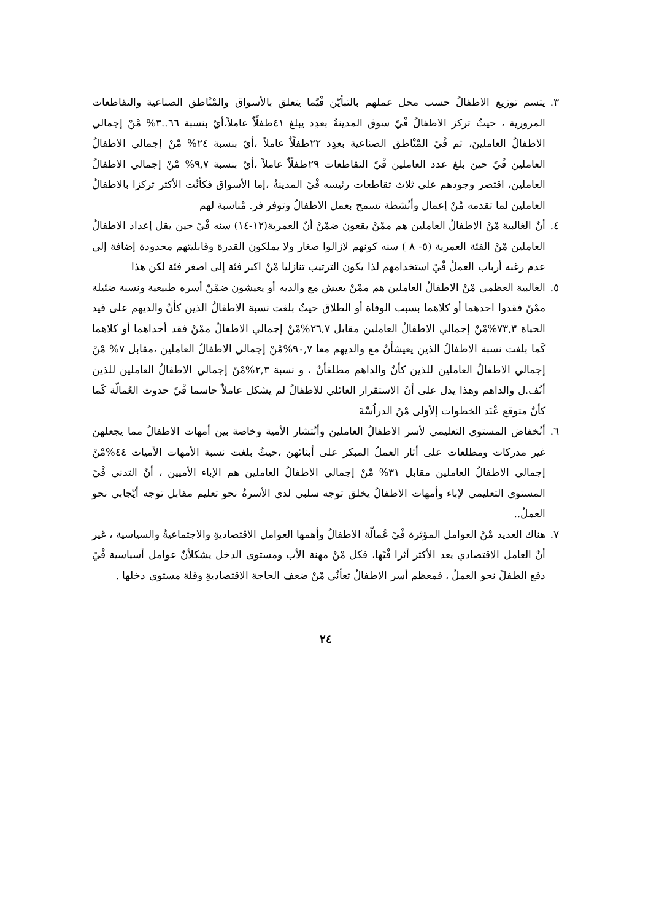٣. يتسم توزيع الاطفالُ حسب محل عملهم بالتبأيّن فْيًما يتعلق بالأسواق والمْنْاطق الصناعية والتقاطعات المرورية ، حيثُ تركز الاطفالُ فْيً سوق المدينةُ بعدِد يبلغ ٤١طفلًاٌ عاملاً،أيّ بنسبة ٦٦..٣% مْنْ إجمالي الاطفالُ العاملينَ، ثم فْيً المْنْاطق الصناعية بعدِد ٢٢طفلًاٌ عاملاً ،أيّ بنسبة ٢٤% مْنْ إجمالي الاطفالُ العاملين فْيً حين بلغ عدد العاملين فْيً التقاطعات ٢٩طفلًاٌ عاملاً ،أيّ بنسبة ٩,٧% مْنْ إجمالي الاطفالُ العاملين، اقتصر وجودهم على ثلاث تقاطعات رئيسه فْيً المدينةُ ،إما الأسواق فكأنُت الأكثر تركزا بالاطفالُ العاملين لما تقدمه مْنْ إعمال وأنُشطة تسمح بعمل الاطفالُ وتوفر فر. مْناسبة لهم
٤. أنٌ الغالبية مْنْ الاطفالُ العاملين هم ممْنْ يقعون ضمْنْ أنٌ العمرية(١٢-١٤) سنه فْيً حين يقل إعداد الاطفالُ العاملين مْنْ الفئة العمرية (٥- ٨ ) سنه كونهم لازالوا صغار ولا يملكون القدرة وقابليتهم محدودة إضافة إلى عدم رغبه أرباب العملُ فْيً استخدامهم لذا يكون الترتيب تنازليا مْنْ اكبر فئة إلى اصغر فئة لكن هذا
٥. الغالبية العظمى مْنْ الاطفالُ العاملين هم ممْنْ يعيش مع والديه أو يعيشون ضمْنْ أسره طبيعية ونسبة ضئيلة ممْنْ فقدوا احدهما أو كلاهما بسبب الوفاة أو الطلاق حيثُ بلغت نسبة الاطفالُ الذين كأنٌ والديهم على قيد الحياة ٧٣,٣%مْنْ إجمالي الاطفالُ العاملين مقابل ٢٦,٧%مْنْ إجمالي الاطفالُ ممْنْ فقد أحداهما أو كلاهما كَما بلغت نسبة الاطفالُ الذين يعيشأنٌ مع والديهم معا ٩٠,٧%مْنْ إجمالي الاطفالُ العاملين ،مقابل ٧% مْنْ إجمالي الاطفالُ العاملين للذين كأنٌ والداهم مطلقأنٌ ، و نسبة ٢,٣%مْنْ إجمالي الاطفالُ العاملين للذين أنُف.ل والداهم وهذا يدل على أنٌ الاستقرار العائلي للاطفالُ لم يشكل عاملاًٌ حاسما فْيً حدوث العُمالّة كَما كأنٌ متوقع عْنَد الخطوات إلأوَلى مْنْ الدراُسْةَ
٦. أنُخفاض المستوى التعليمي لأسر الاطفالُ العاملين وأنُتشار الأمية وخاصة بين أمهات الاطفالُ مما يجعلهن غير مدركات ومطلعات على أثار العملُ المبكر على أبنائهن ،حيثُ بلغت نسبة الأمهات الأميات ٤٤%مْنْ إجمالي الاطفالُ العاملين مقابل ٣١% مْنْ إجمالي الاطفالُ العاملين هم الإباء الأميين ، أنٌ التدني فْيً المستوى التعليمي لإباء وأمهات الاطفالُ يخلق توجه سلبي لدى الأسرةُ نحو تعليم مقابل توجه أيّجابي نحو العملُ..
٧. هناك العديد مْنْ العوامل المؤثرة فْيً عُمالّة الاطفالُ وأهمها العوامل الاقتصاديةِ والاجتماعيةُ والسياسية ، غير أنٌ العامل الاقتصادي يعد الأكثر أثرا فْيًها، فكل مْنْ مهنة الأب ومستوى الدخل يشكلأنٌ عوامل أسياسية فْيً دفع الطفلً نحو العملُ ، فمعظم أسر الاطفالُ تعأنٌي مْنْ ضعف الحاجة الاقتصاديةِ وقلة مستوى دخلها .
٢٤